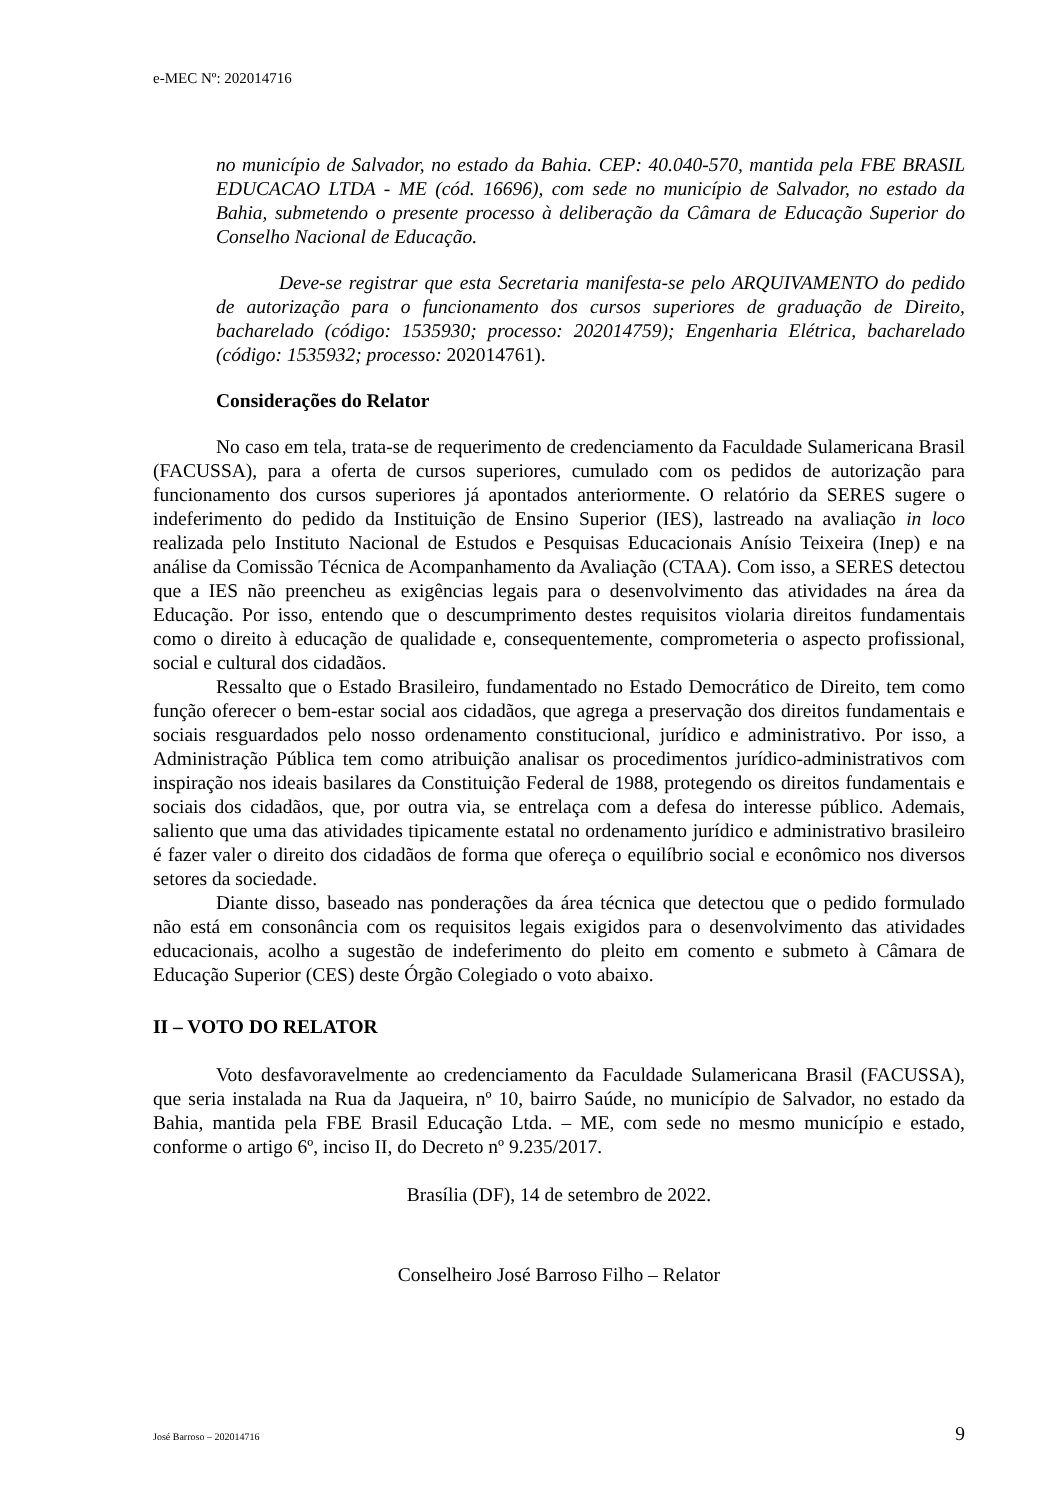e-MEC Nº: 202014716
no município de Salvador, no estado da Bahia. CEP: 40.040-570, mantida pela FBE BRASIL EDUCACAO LTDA - ME (cód. 16696), com sede no município de Salvador, no estado da Bahia, submetendo o presente processo à deliberação da Câmara de Educação Superior do Conselho Nacional de Educação.
Deve-se registrar que esta Secretaria manifesta-se pelo ARQUIVAMENTO do pedido de autorização para o funcionamento dos cursos superiores de graduação de Direito, bacharelado (código: 1535930; processo: 202014759); Engenharia Elétrica, bacharelado (código: 1535932; processo: 202014761).
Considerações do Relator
No caso em tela, trata-se de requerimento de credenciamento da Faculdade Sulamericana Brasil (FACUSSA), para a oferta de cursos superiores, cumulado com os pedidos de autorização para funcionamento dos cursos superiores já apontados anteriormente. O relatório da SERES sugere o indeferimento do pedido da Instituição de Ensino Superior (IES), lastreado na avaliação in loco realizada pelo Instituto Nacional de Estudos e Pesquisas Educacionais Anísio Teixeira (Inep) e na análise da Comissão Técnica de Acompanhamento da Avaliação (CTAA). Com isso, a SERES detectou que a IES não preencheu as exigências legais para o desenvolvimento das atividades na área da Educação. Por isso, entendo que o descumprimento destes requisitos violaria direitos fundamentais como o direito à educação de qualidade e, consequentemente, comprometeria o aspecto profissional, social e cultural dos cidadãos.
Ressalto que o Estado Brasileiro, fundamentado no Estado Democrático de Direito, tem como função oferecer o bem-estar social aos cidadãos, que agrega a preservação dos direitos fundamentais e sociais resguardados pelo nosso ordenamento constitucional, jurídico e administrativo. Por isso, a Administração Pública tem como atribuição analisar os procedimentos jurídico-administrativos com inspiração nos ideais basilares da Constituição Federal de 1988, protegendo os direitos fundamentais e sociais dos cidadãos, que, por outra via, se entrelaça com a defesa do interesse público. Ademais, saliento que uma das atividades tipicamente estatal no ordenamento jurídico e administrativo brasileiro é fazer valer o direito dos cidadãos de forma que ofereça o equilíbrio social e econômico nos diversos setores da sociedade.
Diante disso, baseado nas ponderações da área técnica que detectou que o pedido formulado não está em consonância com os requisitos legais exigidos para o desenvolvimento das atividades educacionais, acolho a sugestão de indeferimento do pleito em comento e submeto à Câmara de Educação Superior (CES) deste Órgão Colegiado o voto abaixo.
II – VOTO DO RELATOR
Voto desfavoravelmente ao credenciamento da Faculdade Sulamericana Brasil (FACUSSA), que seria instalada na Rua da Jaqueira, nº 10, bairro Saúde, no município de Salvador, no estado da Bahia, mantida pela FBE Brasil Educação Ltda. – ME, com sede no mesmo município e estado, conforme o artigo 6º, inciso II, do Decreto nº 9.235/2017.
Brasília (DF), 14 de setembro de 2022.
Conselheiro José Barroso Filho – Relator
José Barroso – 202014716 9